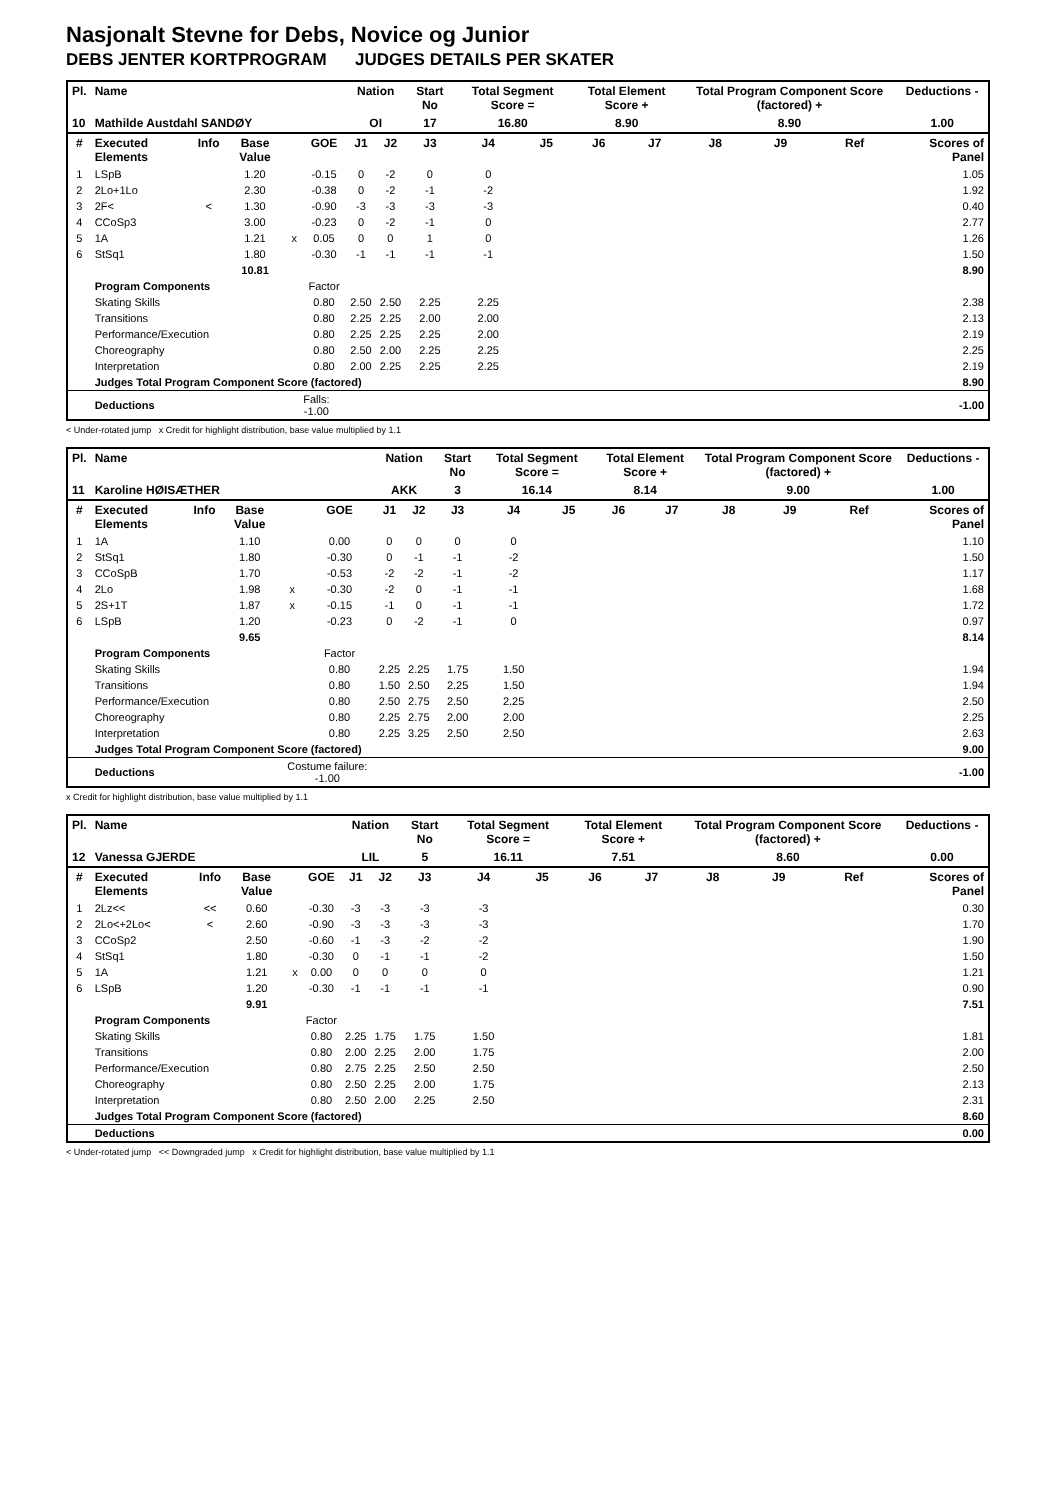Nasjonalt Stevne for Debs, Novice og Junior
DEBS JENTER KORTPROGRAM JUDGES DETAILS PER SKATER
| Pl. | Name | | | | | Nation | | Start No | Total Segment Score = | | Total Element Score + | | Total Program Component Score (factored) + | | | Deductions - |
| --- | --- | --- | --- | --- | --- | --- | --- | --- | --- | --- | --- | --- | --- | --- | --- | --- |
| 10 | Mathilde Austdahl SANDØY | | | | | OI | | 17 | 16.80 | | 8.90 | | 8.90 | | | 1.00 |
| # | Executed Elements | Info | Base Value | | GOE | J1 | J2 | J3 | J4 | J5 | J6 | J7 | J8 | J9 | Ref | Scores of Panel |
| 1 | LSpB | | 1.20 | | -0.15 | 0 | -2 | 0 | 0 | | | | | | | 1.05 |
| 2 | 2Lo+1Lo | | 2.30 | | -0.38 | 0 | -2 | -1 | -2 | | | | | | | 1.92 |
| 3 | 2F< | < | 1.30 | | -0.90 | -3 | -3 | -3 | -3 | | | | | | | 0.40 |
| 4 | CCoSp3 | | 3.00 | | -0.23 | 0 | -2 | -1 | 0 | | | | | | | 2.77 |
| 5 | 1A | | 1.21 | x | 0.05 | 0 | 0 | 1 | 0 | | | | | | | 1.26 |
| 6 | StSq1 | | 1.80 | | -0.30 | -1 | -1 | -1 | -1 | | | | | | | 1.50 |
| | | | 10.81 | | | | | | | | | | | | | 8.90 |
| | Program Components | | | | Factor | | | | | | | | | | | |
| | Skating Skills | | | | 0.80 | 2.50 | 2.50 | 2.25 | 2.25 | | | | | | | 2.38 |
| | Transitions | | | | 0.80 | 2.25 | 2.25 | 2.00 | 2.00 | | | | | | | 2.13 |
| | Performance/Execution | | | | 0.80 | 2.25 | 2.25 | 2.25 | 2.00 | | | | | | | 2.19 |
| | Choreography | | | | 0.80 | 2.50 | 2.00 | 2.25 | 2.25 | | | | | | | 2.25 |
| | Interpretation | | | | 0.80 | 2.00 | 2.25 | 2.25 | 2.25 | | | | | | | 2.19 |
| | Judges Total Program Component Score (factored) | | | | | | | | | | | | | | | 8.90 |
| | Deductions | | | Falls: -1.00 | | | | | | | | | | | | -1.00 |
< Under-rotated jump x Credit for highlight distribution, base value multiplied by 1.1
| Pl. | Name | | | | | Nation | | Start No | Total Segment Score = | | Total Element Score + | | Total Program Component Score (factored) + | | | Deductions - |
| --- | --- | --- | --- | --- | --- | --- | --- | --- | --- | --- | --- | --- | --- | --- | --- | --- |
| 11 | Karoline HØISÆTHER | | | | | AKK | | 3 | 16.14 | | 8.14 | | 9.00 | | | 1.00 |
| # | Executed Elements | Info | Base Value | | GOE | J1 | J2 | J3 | J4 | J5 | J6 | J7 | J8 | J9 | Ref | Scores of Panel |
| 1 | 1A | | 1.10 | | 0.00 | 0 | 0 | 0 | 0 | | | | | | | 1.10 |
| 2 | StSq1 | | 1.80 | | -0.30 | 0 | -1 | -1 | -2 | | | | | | | 1.50 |
| 3 | CCoSpB | | 1.70 | | -0.53 | -2 | -2 | -1 | -2 | | | | | | | 1.17 |
| 4 | 2Lo | | 1.98 | x | -0.30 | -2 | 0 | -1 | -1 | | | | | | | 1.68 |
| 5 | 2S+1T | | 1.87 | x | -0.15 | -1 | 0 | -1 | -1 | | | | | | | 1.72 |
| 6 | LSpB | | 1.20 | | -0.23 | 0 | -2 | -1 | 0 | | | | | | | 0.97 |
| | | | 9.65 | | | | | | | | | | | | | 8.14 |
| | Program Components | | | | Factor | | | | | | | | | | | |
| | Skating Skills | | | | 0.80 | 2.25 | 2.25 | 1.75 | 1.50 | | | | | | | 1.94 |
| | Transitions | | | | 0.80 | 1.50 | 2.50 | 2.25 | 1.50 | | | | | | | 1.94 |
| | Performance/Execution | | | | 0.80 | 2.50 | 2.75 | 2.50 | 2.25 | | | | | | | 2.50 |
| | Choreography | | | | 0.80 | 2.25 | 2.75 | 2.00 | 2.00 | | | | | | | 2.25 |
| | Interpretation | | | | 0.80 | 2.25 | 3.25 | 2.50 | 2.50 | | | | | | | 2.63 |
| | Judges Total Program Component Score (factored) | | | | | | | | | | | | | | | 9.00 |
| | Deductions | | | Costume failure: -1.00 | | | | | | | | | | | | -1.00 |
x Credit for highlight distribution, base value multiplied by 1.1
| Pl. | Name | | | | | Nation | | Start No | Total Segment Score = | | Total Element Score + | | Total Program Component Score (factored) + | | | Deductions - |
| --- | --- | --- | --- | --- | --- | --- | --- | --- | --- | --- | --- | --- | --- | --- | --- | --- |
| 12 | Vanessa GJERDE | | | | | LIL | | 5 | 16.11 | | 7.51 | | 8.60 | | | 0.00 |
| # | Executed Elements | Info | Base Value | | GOE | J1 | J2 | J3 | J4 | J5 | J6 | J7 | J8 | J9 | Ref | Scores of Panel |
| 1 | 2Lz<< | << | 0.60 | | -0.30 | -3 | -3 | -3 | -3 | | | | | | | 0.30 |
| 2 | 2Lo<+2Lo< | < | 2.60 | | -0.90 | -3 | -3 | -3 | -3 | | | | | | | 1.70 |
| 3 | CCoSp2 | | 2.50 | | -0.60 | -1 | -3 | -2 | -2 | | | | | | | 1.90 |
| 4 | StSq1 | | 1.80 | | -0.30 | 0 | -1 | -1 | -2 | | | | | | | 1.50 |
| 5 | 1A | | 1.21 | x | 0.00 | 0 | 0 | 0 | 0 | | | | | | | 1.21 |
| 6 | LSpB | | 1.20 | | -0.30 | -1 | -1 | -1 | -1 | | | | | | | 0.90 |
| | | | 9.91 | | | | | | | | | | | | | 7.51 |
| | Program Components | | | | Factor | | | | | | | | | | | |
| | Skating Skills | | | | 0.80 | 2.25 | 1.75 | 1.75 | 1.50 | | | | | | | 1.81 |
| | Transitions | | | | 0.80 | 2.00 | 2.25 | 2.00 | 1.75 | | | | | | | 2.00 |
| | Performance/Execution | | | | 0.80 | 2.75 | 2.25 | 2.50 | 2.50 | | | | | | | 2.50 |
| | Choreography | | | | 0.80 | 2.50 | 2.25 | 2.00 | 1.75 | | | | | | | 2.13 |
| | Interpretation | | | | 0.80 | 2.50 | 2.00 | 2.25 | 2.50 | | | | | | | 2.31 |
| | Judges Total Program Component Score (factored) | | | | | | | | | | | | | | | 8.60 |
| | Deductions | | | | | | | | | | | | | | | 0.00 |
< Under-rotated jump << Downgraded jump x Credit for highlight distribution, base value multiplied by 1.1